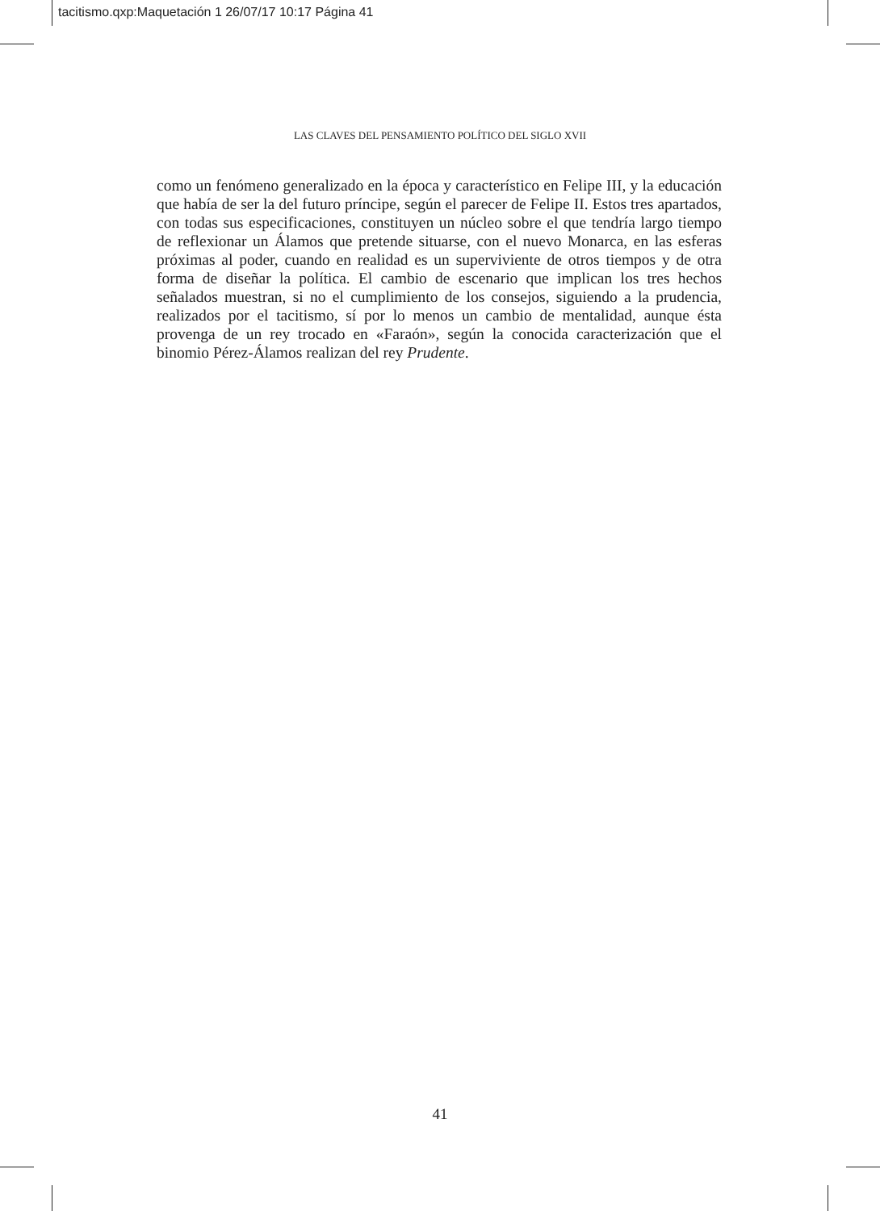tacitismo.qxp:Maquetación 1 26/07/17 10:17 Página 41
LAS CLAVES DEL PENSAMIENTO POLÍTICO DEL SIGLO XVII
como un fenómeno generalizado en la época y característico en Felipe III, y la educación que había de ser la del futuro príncipe, según el parecer de Felipe II. Estos tres apartados, con todas sus especificaciones, constituyen un núcleo sobre el que tendría largo tiempo de reflexionar un Álamos que pretende situarse, con el nuevo Monarca, en las esferas próximas al poder, cuando en realidad es un superviviente de otros tiempos y de otra forma de diseñar la política. El cambio de escenario que implican los tres hechos señalados muestran, si no el cumplimiento de los consejos, siguiendo a la prudencia, realizados por el tacitismo, sí por lo menos un cambio de mentalidad, aunque ésta provenga de un rey trocado en «Faraón», según la conocida caracterización que el binomio Pérez-Álamos realizan del rey Prudente.
41